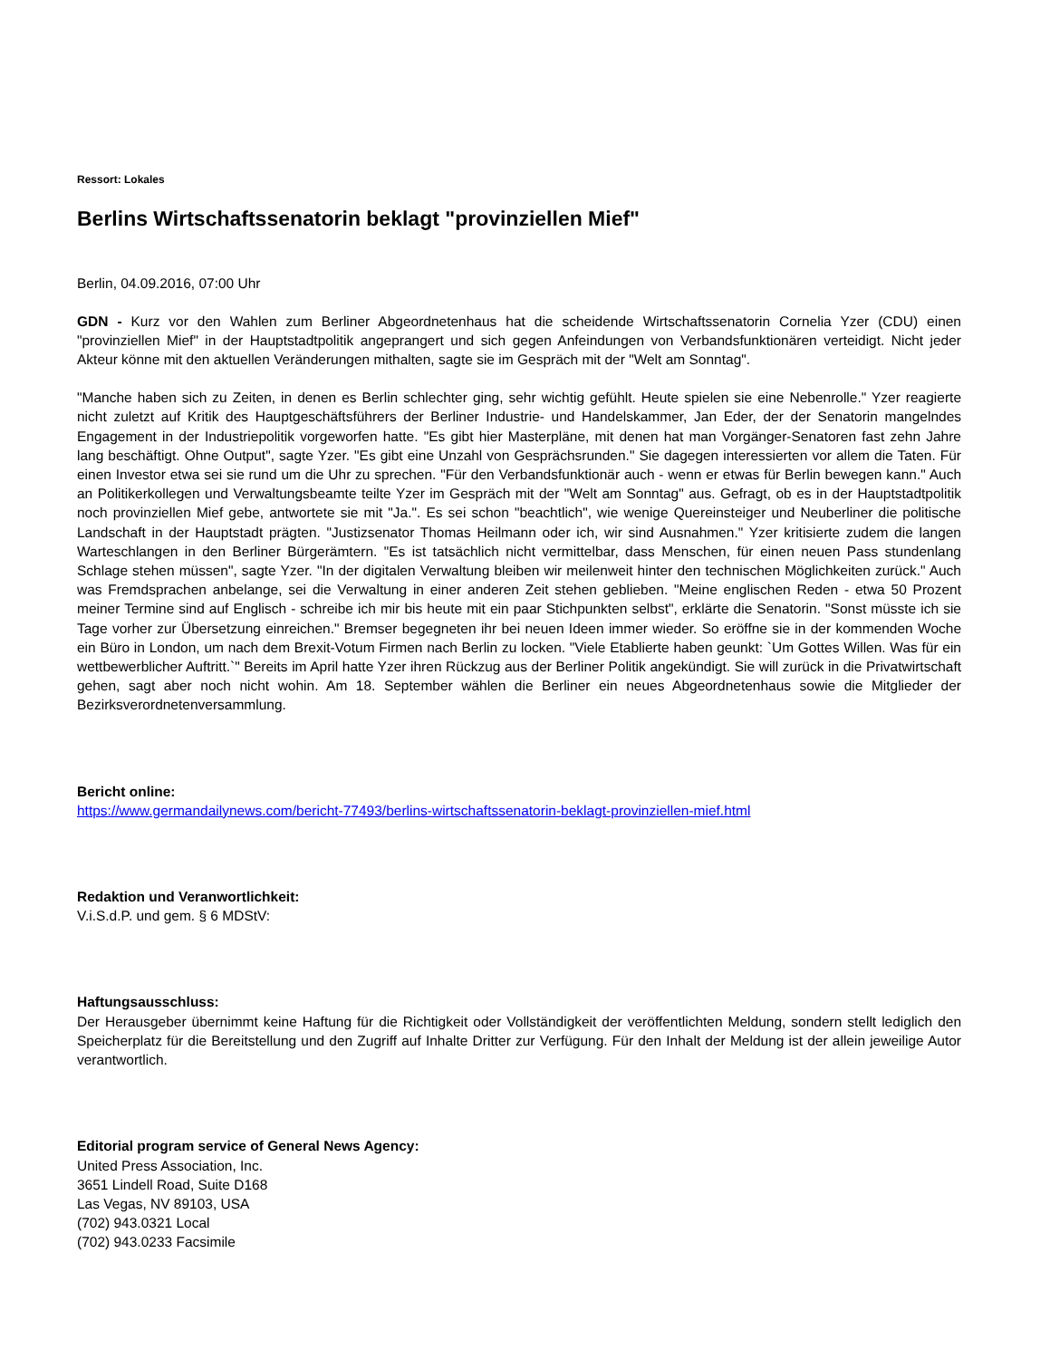Ressort: Lokales
Berlins Wirtschaftssenatorin beklagt "provinziellen Mief"
Berlin, 04.09.2016, 07:00 Uhr
GDN - Kurz vor den Wahlen zum Berliner Abgeordnetenhaus hat die scheidende Wirtschaftssenatorin Cornelia Yzer (CDU) einen "provinziellen Mief" in der Hauptstadtpolitik angeprangert und sich gegen Anfeindungen von Verbandsfunktionären verteidigt. Nicht jeder Akteur könne mit den aktuellen Veränderungen mithalten, sagte sie im Gespräch mit der "Welt am Sonntag".
"Manche haben sich zu Zeiten, in denen es Berlin schlechter ging, sehr wichtig gefühlt. Heute spielen sie eine Nebenrolle." Yzer reagierte nicht zuletzt auf Kritik des Hauptgeschäftsführers der Berliner Industrie- und Handelskammer, Jan Eder, der der Senatorin mangelndes Engagement in der Industriepolitik vorgeworfen hatte. "Es gibt hier Masterpläne, mit denen hat man Vorgänger-Senatoren fast zehn Jahre lang beschäftigt. Ohne Output", sagte Yzer. "Es gibt eine Unzahl von Gesprächsrunden." Sie dagegen interessierten vor allem die Taten. Für einen Investor etwa sei sie rund um die Uhr zu sprechen. "Für den Verbandsfunktionär auch - wenn er etwas für Berlin bewegen kann." Auch an Politikerkollegen und Verwaltungsbeamte teilte Yzer im Gespräch mit der "Welt am Sonntag" aus. Gefragt, ob es in der Hauptstadtpolitik noch provinziellen Mief gebe, antwortete sie mit "Ja.". Es sei schon "beachtlich", wie wenige Quereinsteiger und Neuberliner die politische Landschaft in der Hauptstadt prägten. "Justizsenator Thomas Heilmann oder ich, wir sind Ausnahmen." Yzer kritisierte zudem die langen Warteschlangen in den Berliner Bürgerämtern. "Es ist tatsächlich nicht vermittelbar, dass Menschen, für einen neuen Pass stundenlang Schlage stehen müssen", sagte Yzer. "In der digitalen Verwaltung bleiben wir meilenweit hinter den technischen Möglichkeiten zurück." Auch was Fremdsprachen anbelange, sei die Verwaltung in einer anderen Zeit stehen geblieben. "Meine englischen Reden - etwa 50 Prozent meiner Termine sind auf Englisch - schreibe ich mir bis heute mit ein paar Stichpunkten selbst", erklärte die Senatorin. "Sonst müsste ich sie Tage vorher zur Übersetzung einreichen." Bremser begegneten ihr bei neuen Ideen immer wieder. So eröffne sie in der kommenden Woche ein Büro in London, um nach dem Brexit-Votum Firmen nach Berlin zu locken. "Viele Etablierte haben geunkt: `Um Gottes Willen. Was für ein wettbewerblicher Auftritt.`" Bereits im April hatte Yzer ihren Rückzug aus der Berliner Politik angekündigt. Sie will zurück in die Privatwirtschaft gehen, sagt aber noch nicht wohin. Am 18. September wählen die Berliner ein neues Abgeordnetenhaus sowie die Mitglieder der Bezirksverordnetenversammlung.
Bericht online:
https://www.germandailynews.com/bericht-77493/berlins-wirtschaftssenatorin-beklagt-provinziellen-mief.html
Redaktion und Veranwortlichkeit:
V.i.S.d.P. und gem. § 6 MDStV:
Haftungsausschluss:
Der Herausgeber übernimmt keine Haftung für die Richtigkeit oder Vollständigkeit der veröffentlichten Meldung, sondern stellt lediglich den Speicherplatz für die Bereitstellung und den Zugriff auf Inhalte Dritter zur Verfügung. Für den Inhalt der Meldung ist der allein jeweilige Autor verantwortlich.
Editorial program service of General News Agency:
United Press Association, Inc.
3651 Lindell Road, Suite D168
Las Vegas, NV 89103, USA
(702) 943.0321 Local
(702) 943.0233 Facsimile